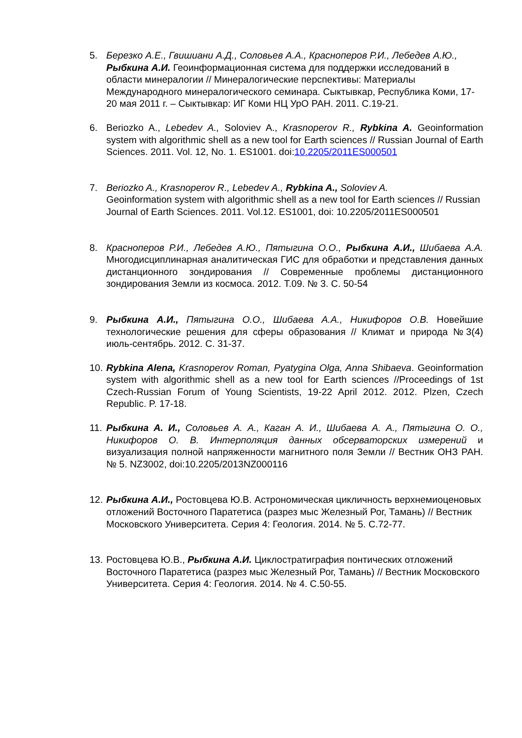5. Березко А.Е., Гвишиани А.Д., Соловьев А.А., Красноперов Р.И., Лебедев А.Ю., Рыбкина А.И. Геоинформационная система для поддержки исследований в области минералогии // Минералогические перспективы: Материалы Международного минералогического семинара. Сыктывкар, Республика Коми, 17-20 мая 2011 г. – Сыктывкар: ИГ Коми НЦ УрО РАН. 2011. С.19-21.
6. Beriozko A., Lebedev A., Soloviev A., Krasnoperov R., Rybkina A. Geoinformation system with algorithmic shell as a new tool for Earth sciences // Russian Journal of Earth Sciences. 2011. Vol. 12, No. 1. ES1001. doi:10.2205/2011ES000501
7. Beriozko A., Krasnoperov R., Lebedev A., Rybkina A., Soloviev A.
Geoinformation system with algorithmic shell as a new tool for Earth sciences // Russian Journal of Earth Sciences. 2011. Vol.12. ES1001, doi: 10.2205/2011ES000501
8. Красноперов Р.И., Лебедев А.Ю., Пятыгина О.О., Рыбкина А.И., Шибаева А.А. Многодисциплинарная аналитическая ГИС для обработки и представления данных дистанционного зондирования // Современные проблемы дистанционного зондирования Земли из космоса. 2012. Т.09. № 3. С. 50-54
9. Рыбкина А.И., Пятыгина О.О., Шибаева А.А., Никифоров О.В. Новейшие технологические решения для сферы образования // Климат и природа №3(4) июль-сентябрь. 2012. С. 31-37.
10.
Rybkina Alena, Krasnoperov Roman, Pyatygina Olga, Anna Shibaeva. Geoinformation system with algorithmic shell as a new tool for Earth sciences //Proceedings of 1st Czech-Russian Forum of Young Scientists, 19-22 April 2012. 2012. Plzen, Czech Republic. P. 17-18.
11.
Рыбкина А. И., Соловьев А. А., Каган А. И., Шибаева А. А., Пятыгина О. О., Никифоров О. В. Интерполяция данных обсерваторских измерений и визуализация полной напряженности магнитного поля Земли // Вестник ОНЗ РАН. № 5. NZ3002, doi:10.2205/2013NZ000116
12.
Рыбкина А.И., Ростовцева Ю.В. Астрономическая цикличность верхнемиоценовых отложений Восточного Паратетиса (разрез мыс Железный Рог, Тамань) // Вестник Московского Университета. Серия 4: Геология. 2014. № 5. С.72-77.
13.
Ростовцева Ю.В., Рыбкина А.И. Циклостратиграфия понтических отложений Восточного Паратетиса (разрез мыс Железный Рог, Тамань) // Вестник Московского Университета. Серия 4: Геология. 2014. № 4. С.50-55.